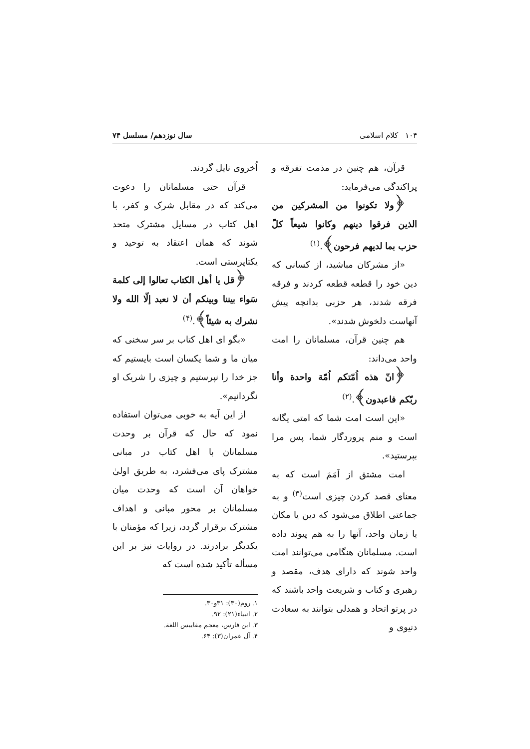۱۰۴ کلام اسلامی سال نوزدهم/ مسلسل ۷۴
قرآن، هم چنین در مذمت تفرقه و پراکندگی می‌فرماید:
﴿ولا تكونوا من المشركين من الذين فرقوا دينهم وكانوا شيعاً كلّ حزب بما لديهم فرحون﴾.<sup>(۱)</sup>
«از مشرکان مباشید، از کسانی که دین خود را قطعه قطعه کردند و فرقه فرقه شدند، هر حزبی بدانچه پیش آنهاست دلخوش شدند».
هم چنین قرآن، مسلمانان را امت واحد می‌داند:
﴿انّ هذه اُمّتكم اُمّة واحدة وأنا ربّكم فاعبدون﴾.<sup>(۲)</sup>
«این است امت شما که امتی یگانه است و منم پروردگار شما، پس مرا بپرستید».
امت مشتق از اَمَمَ است که به معنای قصد کردن چیزی است<sup>(۳)</sup> و به جماعتی اطلاق می‌شود که دین یا مکان یا زمان واحد، آنها را به هم پیوند داده است. مسلمانان هنگامی می‌توانند امت واحد شوند که دارای هدف، مقصد و رهبری و کتاب و شریعت واحد باشند که در پرتو اتحاد و همدلی بتوانند به سعادت دنیوی و
اُخروی نایل گردند.
قرآن حتی مسلمانان را دعوت می‌کند که در مقابل شرک و کفر، با اهل کتاب در مسایل مشترک متحد شوند که همان اعتقاد به توحید و یکتاپرستی است.
﴿قل يا أهل الكتاب تعالوا إلى كلمة سَواء بيننا وبينكم أن لا نعبد إلّا الله ولا نشرك به شيئاً﴾.<sup>(۴)</sup>
«بگو ای اهل کتاب بر سر سخنی که میان ما و شما یکسان است بایستیم که جز خدا را نپرستیم و چیزی را شریک او نگردانیم».
از این آیه به خوبی می‌توان استفاده نمود که حال که قرآن بر وحدت مسلمانان با اهل کتاب در مبانی مشترک پای می‌فشرد، به طریق اولیٰ خواهان آن است که وحدت میان مسلمانان بر محور مبانی و اهداف مشترک برقرار گردد، زیرا که مؤمنان با یکدیگر برادرند. در روایات نیز بر این مسأله تأکید شده است که
۱. روم(۳۰): ۳۱و۳۰.
۲. انبیاء(۲۱): ۹۲.
۳. ابن فارس، معجم مقاییس اللغة.
۴. آل عمران(۳): ۶۴.